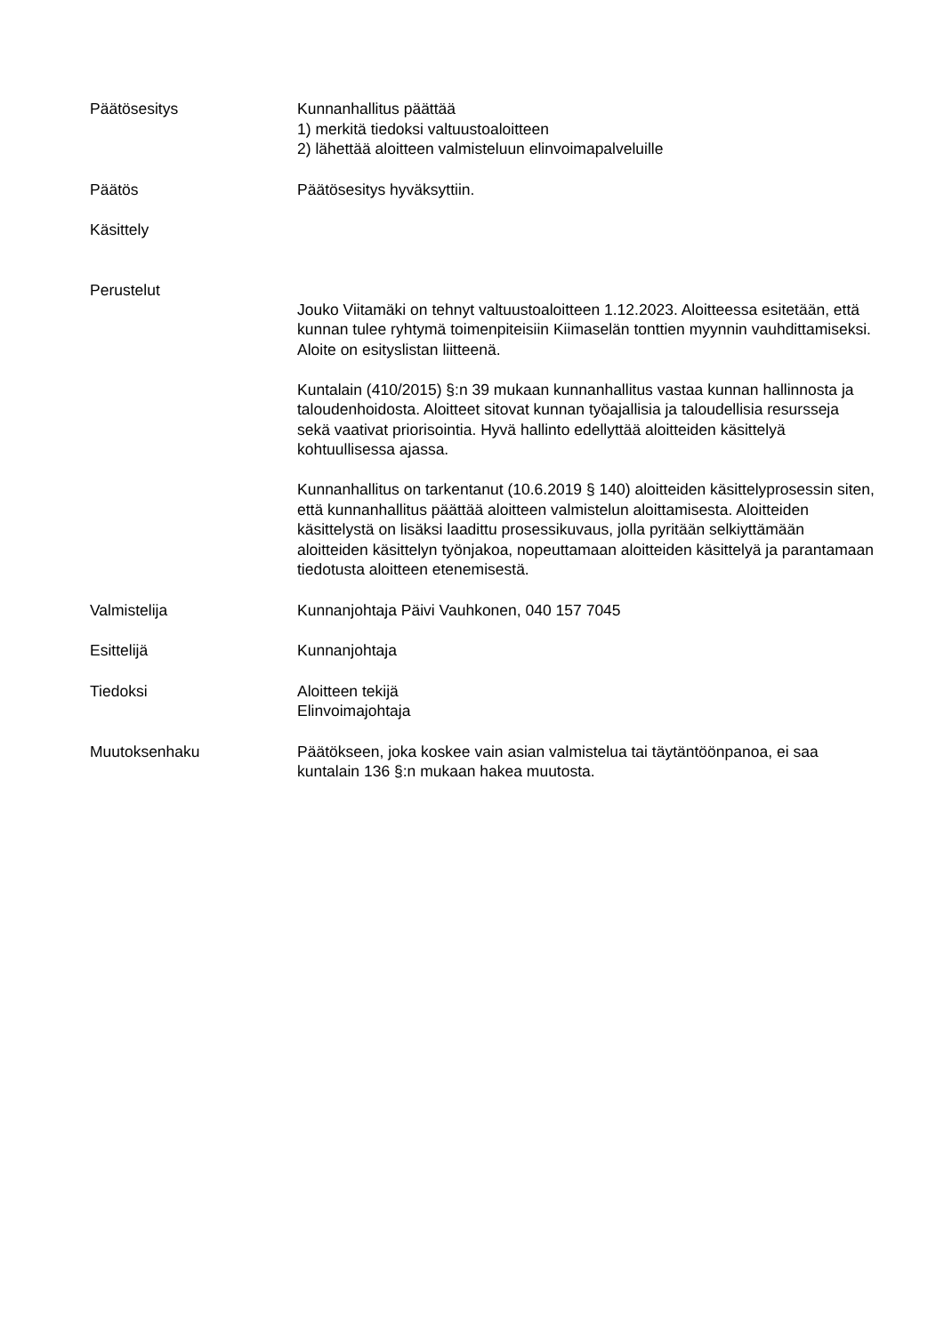Päätösesitys Kunnanhallitus päättää
1) merkitä tiedoksi valtuustoaloitteen
2) lähettää aloitteen valmisteluun elinvoimapalveluille
Päätös Päätösesitys hyväksyttiin.
Käsittely
Perustelut
Jouko Viitamäki on tehnyt valtuustoaloitteen 1.12.2023. Aloitteessa esitetään, että kunnan tulee ryhtymä toimenpiteisiin Kiimaselän tonttien myynnin vauhdittamiseksi. Aloite on esityslistan liitteenä.
Kuntalain (410/2015) §:n 39 mukaan kunnanhallitus vastaa kunnan hallinnosta ja taloudenhoidosta. Aloitteet sitovat kunnan työajallisia ja taloudellisia resursseja sekä vaativat priorisointia. Hyvä hallinto edellyttää aloitteiden käsittelyä kohtuullisessa ajassa.
Kunnanhallitus on tarkentanut (10.6.2019 § 140) aloitteiden käsittelyprosessin siten, että kunnanhallitus päättää aloitteen valmistelun aloittamisesta. Aloitteiden käsittelystä on lisäksi laadittu prosessikuvaus, jolla pyritään selkiyttämään aloitteiden käsittelyn työnjakoa, nopeuttamaan aloitteiden käsittelyä ja parantamaan tiedotusta aloitteen etenemisestä.
Valmistelija Kunnanjohtaja Päivi Vauhkonen, 040 157 7045
Esittelijä Kunnanjohtaja
Tiedoksi Aloitteen tekijä
Elinvoimajohtaja
Muutoksenhaku Päätökseen, joka koskee vain asian valmistelua tai täytäntöönpanoa, ei saa kuntalain 136 §:n mukaan hakea muutosta.